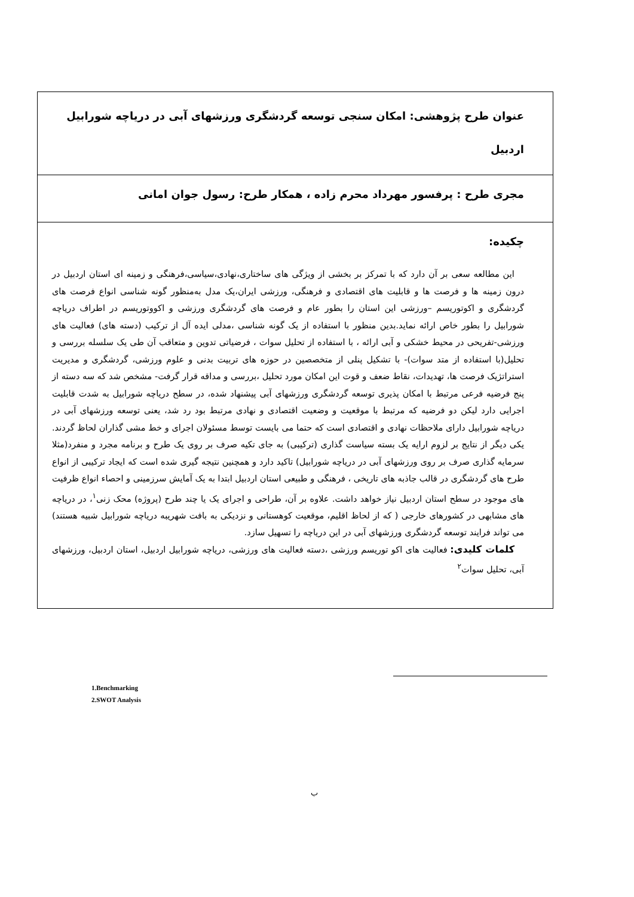عنوان طرح پژوهشی: امکان سنجی توسعه گردشگری ورزشهای آبی در دریاچه شورابیل اردبیل
مجری طرح : پرفسور مهرداد محرم زاده ، همکار طرح: رسول جوان امانی
چکیده:
این مطالعه سعی بر آن دارد که با تمرکز بر بخشی از ویژگی های ساختاری،نهادی،سیاسی،فرهنگی و زمینه ای استان اردبیل در درون زمینه ها و فرصت ها و قابلیت های اقتصادی و فرهنگی، ورزشی ایران،یک مدل به‌منظور گونه شناسی انواع فرصت های گردشگری و اکوتوریسم –ورزشی این استان را بطور عام و فرصت های گردشگری ورزشی و اکووتوریسم در اطراف دریاچه شورابیل را بطور خاص ارائه نماید.بدین منظور با استفاده از یک گونه شناسی ،مدلی ایده آل از ترکیب (دسته های) فعالیت های ورزشی-تفریحی در محیط خشکی و آبی ارائه ، با استفاده از تحلیل سوات ، فرضیاتی تدوین و متعاقب آن طی یک سلسله بررسی و تحلیل(با استفاده از متد سوات)- با تشکیل پنلی از متخصصین در حوزه های تربیت بدنی و علوم ورزشی، گردشگری و مدیریت استراتژیک فرصت ها، تهدیدات، نقاط ضعف و قوت این امکان مورد تحلیل ،بررسی و مداقه قرار گرفت- مشخص شد که سه دسته از پنج فرضیه فرعی مرتبط با امکان پذیری توسعه گردشگری ورزشهای آبی پیشنهاد شده، در سطح دریاچه شورابیل به شدت قابلیت اجرایی دارد لیکن دو فرضیه که مرتبط با موقعیت و وضعیت اقتصادی و نهادی مرتبط بود رد شد، یعنی توسعه ورزشهای آبی در دریاچه شورابیل دارای ملاحظات نهادی و اقتصادی است که حتما می بایست توسط مسئولان اجرای و خط مشی گذاران لحاظ گردند. یکی دیگر از نتایج بر لزوم ارایه یک بسته سیاست گذاری (ترکیبی) به جای تکیه صرف بر روی یک طرح و برنامه مجرد و منفرد(مثلا سرمایه گذاری صرف بر روی ورزشهای آبی در دریاچه شورابیل) تاکید دارد و همچنین نتیجه گیری شده است که ایجاد ترکیبی از انواع طرح های گردشگری در قالب جاذبه های تاریخی ، فرهنگی و طبیعی استان اردبیل ابتدا به یک آمایش سرزمینی و احصاء انواع ظرفیت های موجود در سطح استان اردبیل نیاز خواهد داشت. علاوه بر آن، طراحی و اجرای یک یا چند طرح (پروژه) محک زنی<sup>۱</sup>، در دریاچه های مشابهی در کشورهای خارجی ( که از لحاظ اقلیم، موقعیت کوهستانی و نزدیکی به بافت شهریبه دریاچه شورابیل شبیه هستند) می تواند فرایند توسعه گردشگری ورزشهای آبی در این دریاچه را تسهیل سازد.
کلمات کلیدی: فعالیت های اکو توریسم ورزشی ،دسته فعالیت های ورزشی، دریاچه شورابیل اردبیل، استان اردبیل، ورزشهای آبی، تحلیل سوات<sup>۲</sup>
1.Benchmarking
2.SWOT Analysis
ب